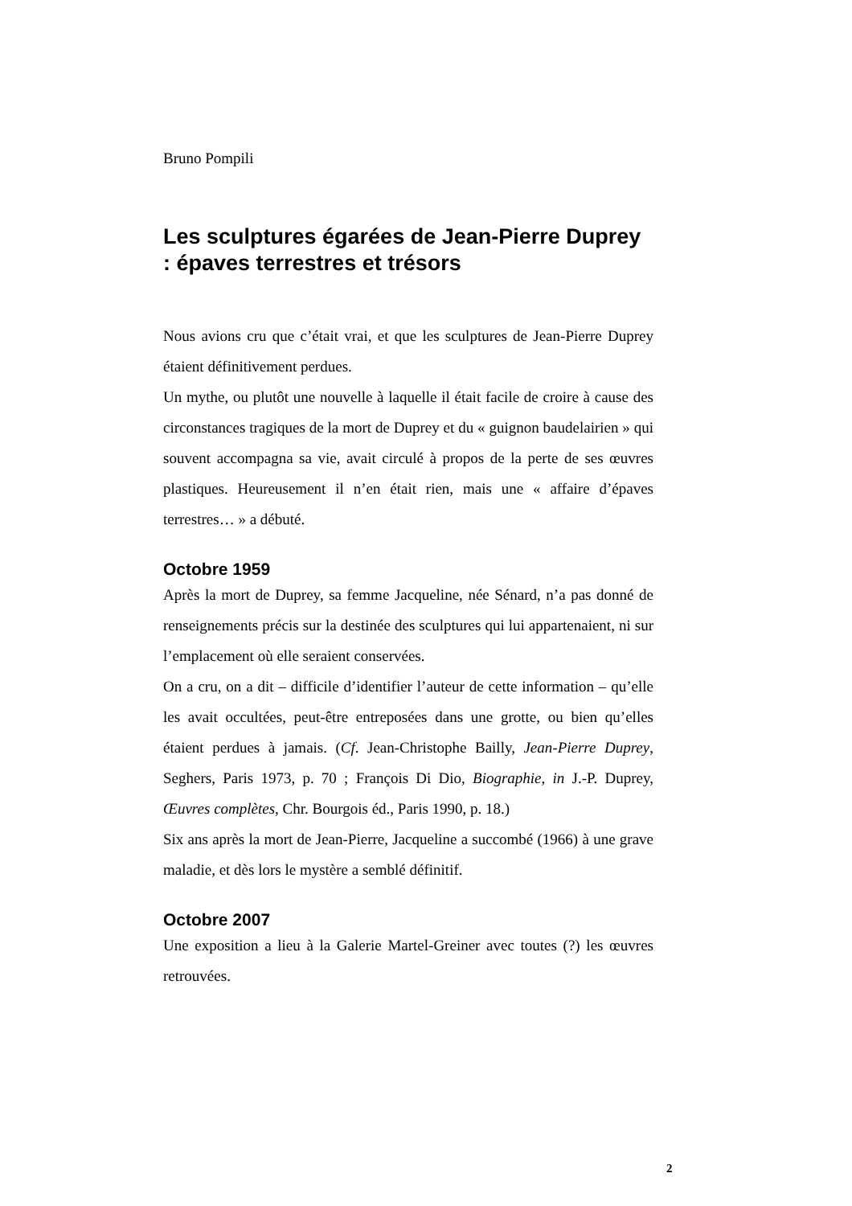Bruno Pompili
Les sculptures égarées de Jean-Pierre Duprey : épaves terrestres et trésors
Nous avions cru que c’était vrai, et que les sculptures de Jean-Pierre Duprey étaient définitivement perdues.
Un mythe, ou plutôt une nouvelle à laquelle il était facile de croire à cause des circonstances tragiques de la mort de Duprey et du « guignon baudelairien » qui souvent accompagna sa vie, avait circulé à propos de la perte de ses œuvres plastiques. Heureusement il n’en était rien, mais une « affaire d’épaves terrestres… » a débuté.
Octobre 1959
Après la mort de Duprey, sa femme Jacqueline, née Sénard, n’a pas donné de renseignements précis sur la destinée des sculptures qui lui appartenaient, ni sur l’emplacement où elle seraient conservées.
On a cru, on a dit – difficile d’identifier l’auteur de cette information – qu’elle les avait occultées, peut-être entreposées dans une grotte, ou bien qu’elles étaient perdues à jamais. (Cf. Jean-Christophe Bailly, Jean-Pierre Duprey, Seghers, Paris 1973, p. 70 ; François Di Dio, Biographie, in J.-P. Duprey, Œuvres complètes, Chr. Bourgois éd., Paris 1990, p. 18.)
Six ans après la mort de Jean-Pierre, Jacqueline a succombé (1966) à une grave maladie, et dès lors le mystère a semblé définitif.
Octobre 2007
Une exposition a lieu à la Galerie Martel-Greiner avec toutes (?) les œuvres retrouvées.
2